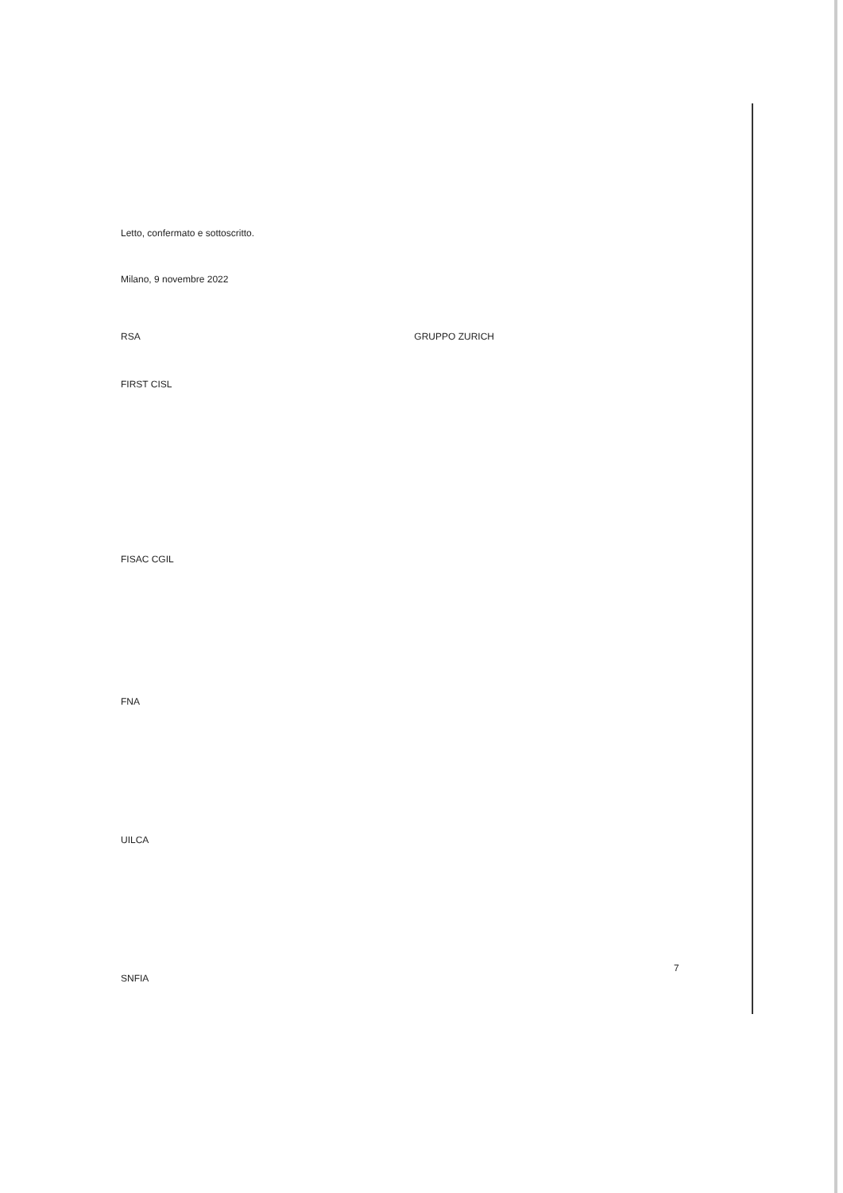Letto, confermato e sottoscritto.
Milano, 9 novembre 2022
RSA GRUPPO ZURICH
FIRST CISL
FISAC CGIL
FNA
UILCA
SNFIA
7